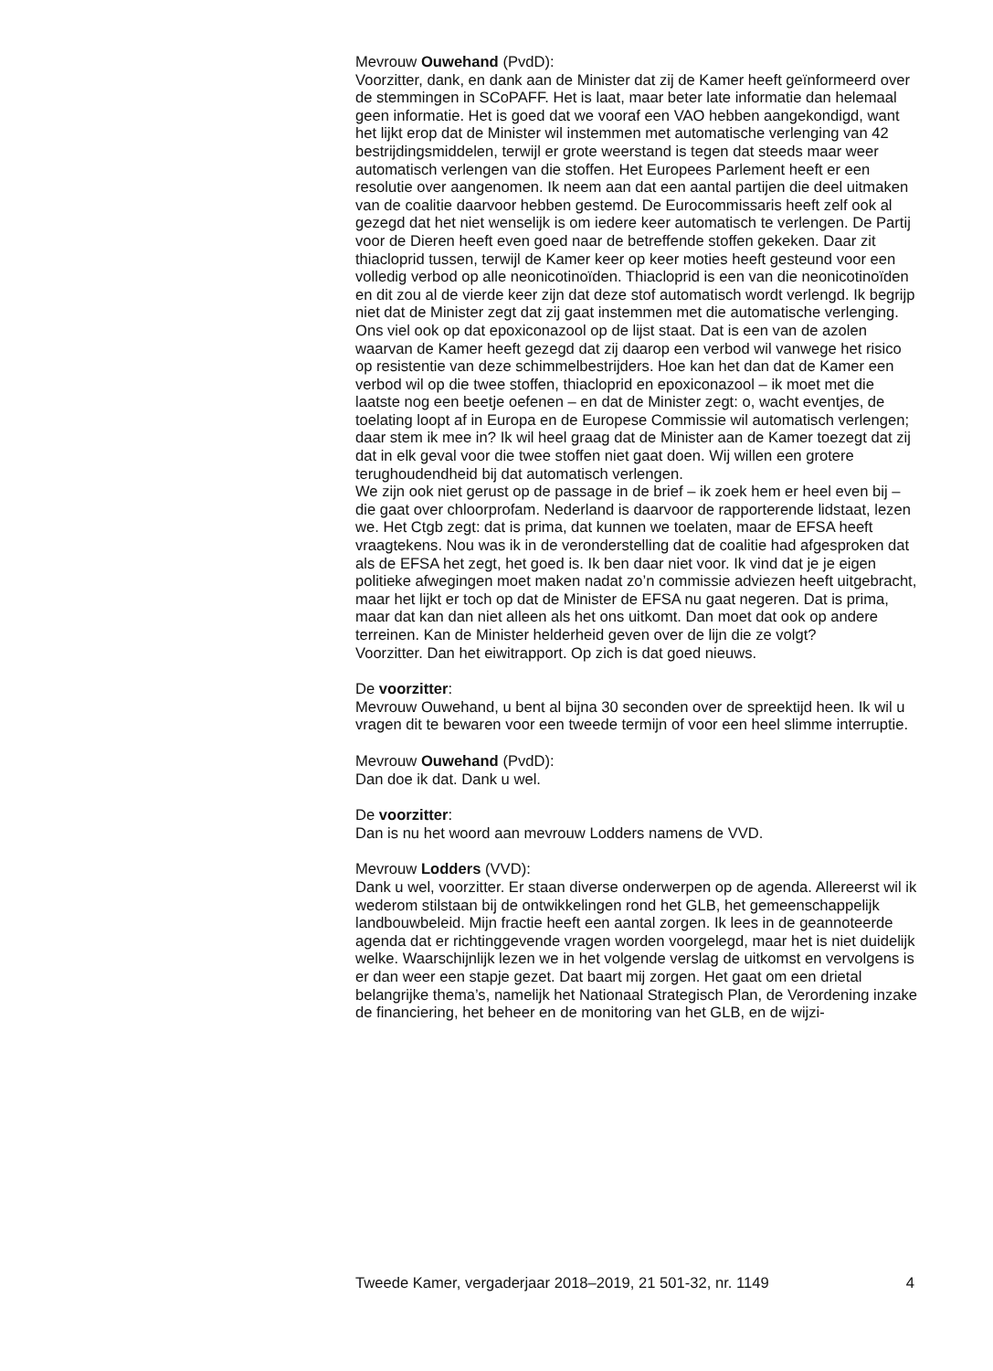Mevrouw Ouwehand (PvdD):
Voorzitter, dank, en dank aan de Minister dat zij de Kamer heeft geïnformeerd over de stemmingen in SCoPAFF. Het is laat, maar beter late informatie dan helemaal geen informatie. Het is goed dat we vooraf een VAO hebben aangekondigd, want het lijkt erop dat de Minister wil instemmen met automatische verlenging van 42 bestrijdingsmiddelen, terwijl er grote weerstand is tegen dat steeds maar weer automatisch verlengen van die stoffen. Het Europees Parlement heeft er een resolutie over aangenomen. Ik neem aan dat een aantal partijen die deel uitmaken van de coalitie daarvoor hebben gestemd. De Eurocommissaris heeft zelf ook al gezegd dat het niet wenselijk is om iedere keer automatisch te verlengen. De Partij voor de Dieren heeft even goed naar de betreffende stoffen gekeken. Daar zit thiacloprid tussen, terwijl de Kamer keer op keer moties heeft gesteund voor een volledig verbod op alle neonicotinoïden. Thiacloprid is een van die neonicotinoïden en dit zou al de vierde keer zijn dat deze stof automatisch wordt verlengd. Ik begrijp niet dat de Minister zegt dat zij gaat instemmen met die automatische verlenging. Ons viel ook op dat epoxiconazool op de lijst staat. Dat is een van de azolen waarvan de Kamer heeft gezegd dat zij daarop een verbod wil vanwege het risico op resistentie van deze schimmelbestrijders. Hoe kan het dan dat de Kamer een verbod wil op die twee stoffen, thiacloprid en epoxiconazool – ik moet met die laatste nog een beetje oefenen – en dat de Minister zegt: o, wacht eventjes, de toelating loopt af in Europa en de Europese Commissie wil automatisch verlengen; daar stem ik mee in? Ik wil heel graag dat de Minister aan de Kamer toezegt dat zij dat in elk geval voor die twee stoffen niet gaat doen. Wij willen een grotere terughoudendheid bij dat automatisch verlengen.
We zijn ook niet gerust op de passage in de brief – ik zoek hem er heel even bij – die gaat over chloorprofam. Nederland is daarvoor de rapporterende lidstaat, lezen we. Het Ctgb zegt: dat is prima, dat kunnen we toelaten, maar de EFSA heeft vraagtekens. Nou was ik in de veronderstelling dat de coalitie had afgesproken dat als de EFSA het zegt, het goed is. Ik ben daar niet voor. Ik vind dat je je eigen politieke afwegingen moet maken nadat zo’n commissie adviezen heeft uitgebracht, maar het lijkt er toch op dat de Minister de EFSA nu gaat negeren. Dat is prima, maar dat kan dan niet alleen als het ons uitkomt. Dan moet dat ook op andere terreinen. Kan de Minister helderheid geven over de lijn die ze volgt?
Voorzitter. Dan het eiwitrapport. Op zich is dat goed nieuws.
De voorzitter:
Mevrouw Ouwehand, u bent al bijna 30 seconden over de spreektijd heen. Ik wil u vragen dit te bewaren voor een tweede termijn of voor een heel slimme interruptie.
Mevrouw Ouwehand (PvdD):
Dan doe ik dat. Dank u wel.
De voorzitter:
Dan is nu het woord aan mevrouw Lodders namens de VVD.
Mevrouw Lodders (VVD):
Dank u wel, voorzitter. Er staan diverse onderwerpen op de agenda. Allereerst wil ik wederom stilstaan bij de ontwikkelingen rond het GLB, het gemeenschappelijk landbouwbeleid. Mijn fractie heeft een aantal zorgen. Ik lees in de geannoteerde agenda dat er richtinggevende vragen worden voorgelegd, maar het is niet duidelijk welke. Waarschijnlijk lezen we in het volgende verslag de uitkomst en vervolgens is er dan weer een stapje gezet. Dat baart mij zorgen. Het gaat om een drietal belangrijke thema’s, namelijk het Nationaal Strategisch Plan, de Verordening inzake de financiering, het beheer en de monitoring van het GLB, en de wijzi-
Tweede Kamer, vergaderjaar 2018–2019, 21 501-32, nr. 1149 4